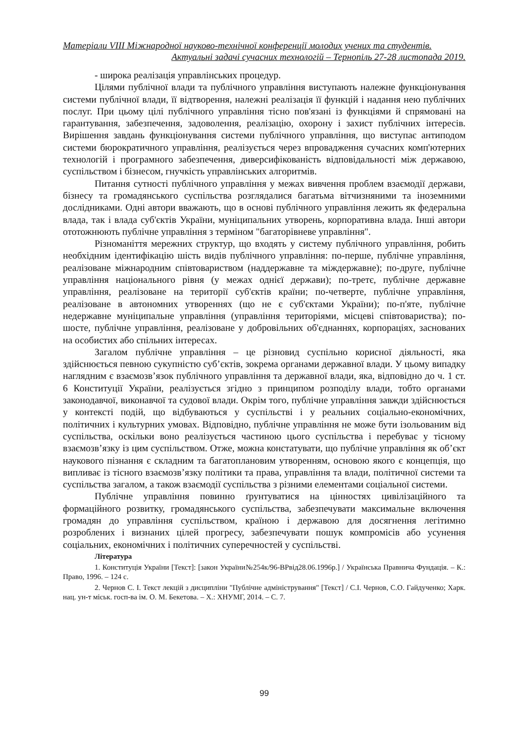Матеріали VIII Міжнародної науково-технічної конференції молодих учених та студентів.
Актуальні задачі сучасних технологій – Тернопіль 27-28 листопада 2019.
- широка реалізація управлінських процедур.
Цілями публічної влади та публічного управління виступають належне функціонування системи публічної влади, її відтворення, належні реалізація її функцій і надання нею публічних послуг. При цьому цілі публічного управління тісно пов'язані із функціями й спрямовані на гарантування, забезпечення, задоволення, реалізацію, охорону і захист публічних інтересів. Вирішення завдань функціонування системи публічного управління, що виступає антиподом системи бюрократичного управління, реалізується через впровадження сучасних комп'ютерних технологій і програмного забезпечення, диверсифікованість відповідальності між державою, суспільством і бізнесом, гнучкість управлінських алгоритмів.
Питання сутності публічного управління у межах вивчення проблем взаємодії держави, бізнесу та громадянського суспільства розглядалися багатьма вітчизняними та іноземними дослідниками. Одні автори вважають, що в основі публічного управління лежить як федеральна влада, так і влада суб'єктів України, муніципальних утворень, корпоративна влада. Інші автори ототожнюють публічне управління з терміном "багаторівневе управління".
Різноманіття мережних структур, що входять у систему публічного управління, робить необхідним ідентифікацію шість видів публічного управління: по-перше, публічне управління, реалізоване міжнародним співтовариством (наддержавне та міждержавне); по-друге, публічне управління національного рівня (у межах однієї держави); по-третє, публічне державне управління, реалізоване на території суб'єктів країни; по-четверте, публічне управління, реалізоване в автономних утвореннях (що не є суб'єктами України); по-п'яте, публічне недержавне муніципальне управління (управління територіями, місцеві співтовариства); по-шосте, публічне управління, реалізоване у добровільних об'єднаннях, корпораціях, заснованих на особистих або спільних інтересах.
Загалом публічне управління – це різновид суспільно корисної діяльності, яка здійснюється певною сукупністю суб’єктів, зокрема органами державної влади. У цьому випадку наглядним є взаємозв’язок публічного управління та державної влади, яка, відповідно до ч. 1 ст. 6 Конституції України, реалізується згідно з принципом розподілу влади, тобто органами законодавчої, виконавчої та судової влади. Окрім того, публічне управління завжди здійснюється у контексті подій, що відбуваються у суспільстві і у реальних соціально-економічних, політичних і культурних умовах. Відповідно, публічне управління не може бути ізольованим від суспільства, оскільки воно реалізується частиною цього суспільства і перебуває у тісному взаємозв’язку із цим суспільством. Отже, можна констатувати, що публічне управління як об’єкт наукового пізнання є складним та багатоплановим утворенням, основою якого є концепція, що випливає із тісного взаємозв’язку політики та права, управління та влади, політичної системи та суспільства загалом, а також взаємодії суспільства з різними елементами соціальної системи.
Публічне управління повинно ґрунтуватися на цінностях цивілізаційного та формаційного розвитку, громадянського суспільства, забезпечувати максимальне включення громадян до управління суспільством, країною і державою для досягнення легітимно розроблених і визнаних цілей прогресу, забезпечувати пошук компромісів або усунення соціальних, економічних і політичних суперечностей у суспільстві.
Література
1. Конституція України [Текст]: [закон України№254к/96-ВРвід28.06.1996р.] / Українська Правнича Фундація. – К.: Право, 1996. – 124 с.
2. Чернов С. І. Текст лекцій з дисципліни "Публічне адміністрування" [Текст] / С.І. Чернов, С.О. Гайдученко; Харк. нац. ун-т міськ. госп-ва ім. О. М. Бекетова. – Х.: ХНУМГ, 2014. – С. 7.
99